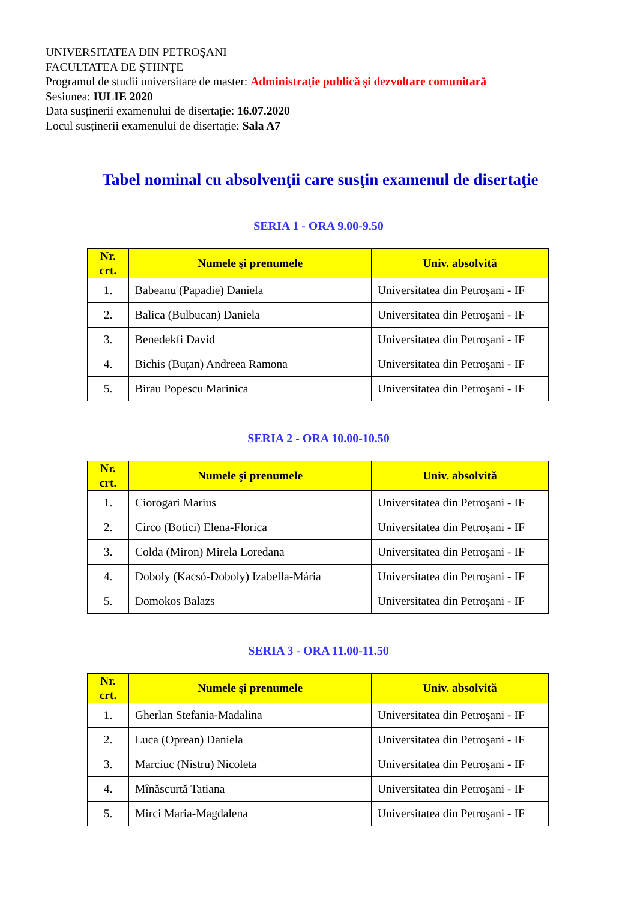UNIVERSITATEA DIN PETROŞANI
FACULTATEA DE ŞTIINŢE
Programul de studii universitare de master: Administrație publică și dezvoltare comunitară
Sesiunea: IULIE 2020
Data susținerii examenului de disertație: 16.07.2020
Locul susținerii examenului de disertație: Sala A7
Tabel nominal cu absolvenţii care susţin examenul de disertaţie
SERIA 1 - ORA 9.00-9.50
| Nr. crt. | Numele şi prenumele | Univ. absolvită |
| --- | --- | --- |
| 1. | Babeanu (Papadie) Daniela | Universitatea din Petroşani - IF |
| 2. | Balica (Bulbucan) Daniela | Universitatea din Petroşani - IF |
| 3. | Benedekfi David | Universitatea din Petroşani - IF |
| 4. | Bichis (Buțan) Andreea Ramona | Universitatea din Petroşani - IF |
| 5. | Birau Popescu Marinica | Universitatea din Petroşani - IF |
SERIA 2 - ORA 10.00-10.50
| Nr. crt. | Numele şi prenumele | Univ. absolvită |
| --- | --- | --- |
| 1. | Ciorogari Marius | Universitatea din Petroşani - IF |
| 2. | Circo (Botici) Elena-Florica | Universitatea din Petroşani - IF |
| 3. | Colda (Miron) Mirela Loredana | Universitatea din Petroşani - IF |
| 4. | Doboly (Kacsó-Doboly) Izabella-Mária | Universitatea din Petroşani - IF |
| 5. | Domokos Balazs | Universitatea din Petroşani - IF |
SERIA 3 - ORA 11.00-11.50
| Nr. crt. | Numele şi prenumele | Univ. absolvită |
| --- | --- | --- |
| 1. | Gherlan Stefania-Madalina | Universitatea din Petroşani - IF |
| 2. | Luca (Oprean) Daniela | Universitatea din Petroşani - IF |
| 3. | Marciuc (Nistru) Nicoleta | Universitatea din Petroşani - IF |
| 4. | Mînăscurtă Tatiana | Universitatea din Petroşani - IF |
| 5. | Mirci Maria-Magdalena | Universitatea din Petroşani - IF |